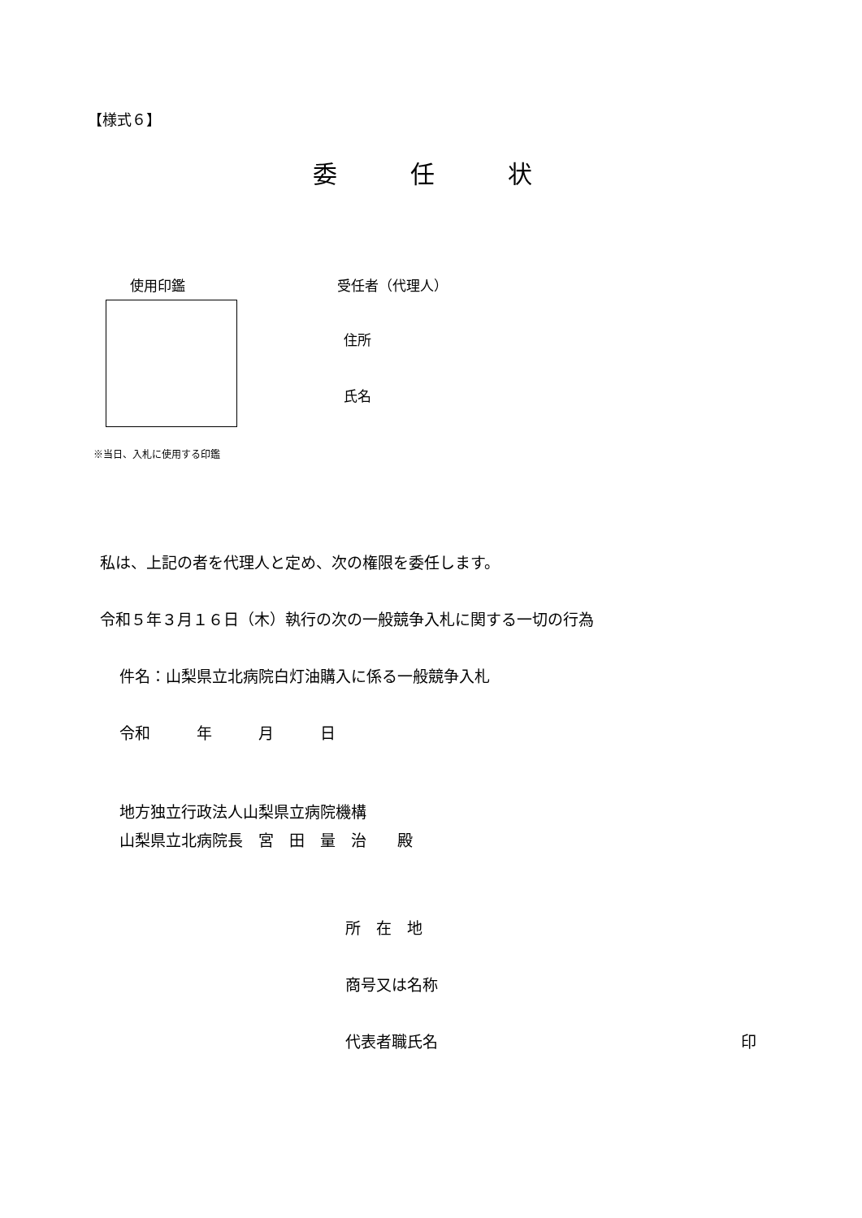【様式６】
委　　　任　　　状
使用印鑑
受任者（代理人）
住所
氏名
※当日、入札に使用する印鑑
私は、上記の者を代理人と定め、次の権限を委任します。
令和５年３月１６日（木）執行の次の一般競争入札に関する一切の行為
件名：山梨県立北病院白灯油購入に係る一般競争入札
令和　　　年　　　月　　　日
地方独立行政法人山梨県立病院機構
山梨県立北病院長　宮　田　量　治　　殿
所　在　地
商号又は名称
代表者職氏名
印